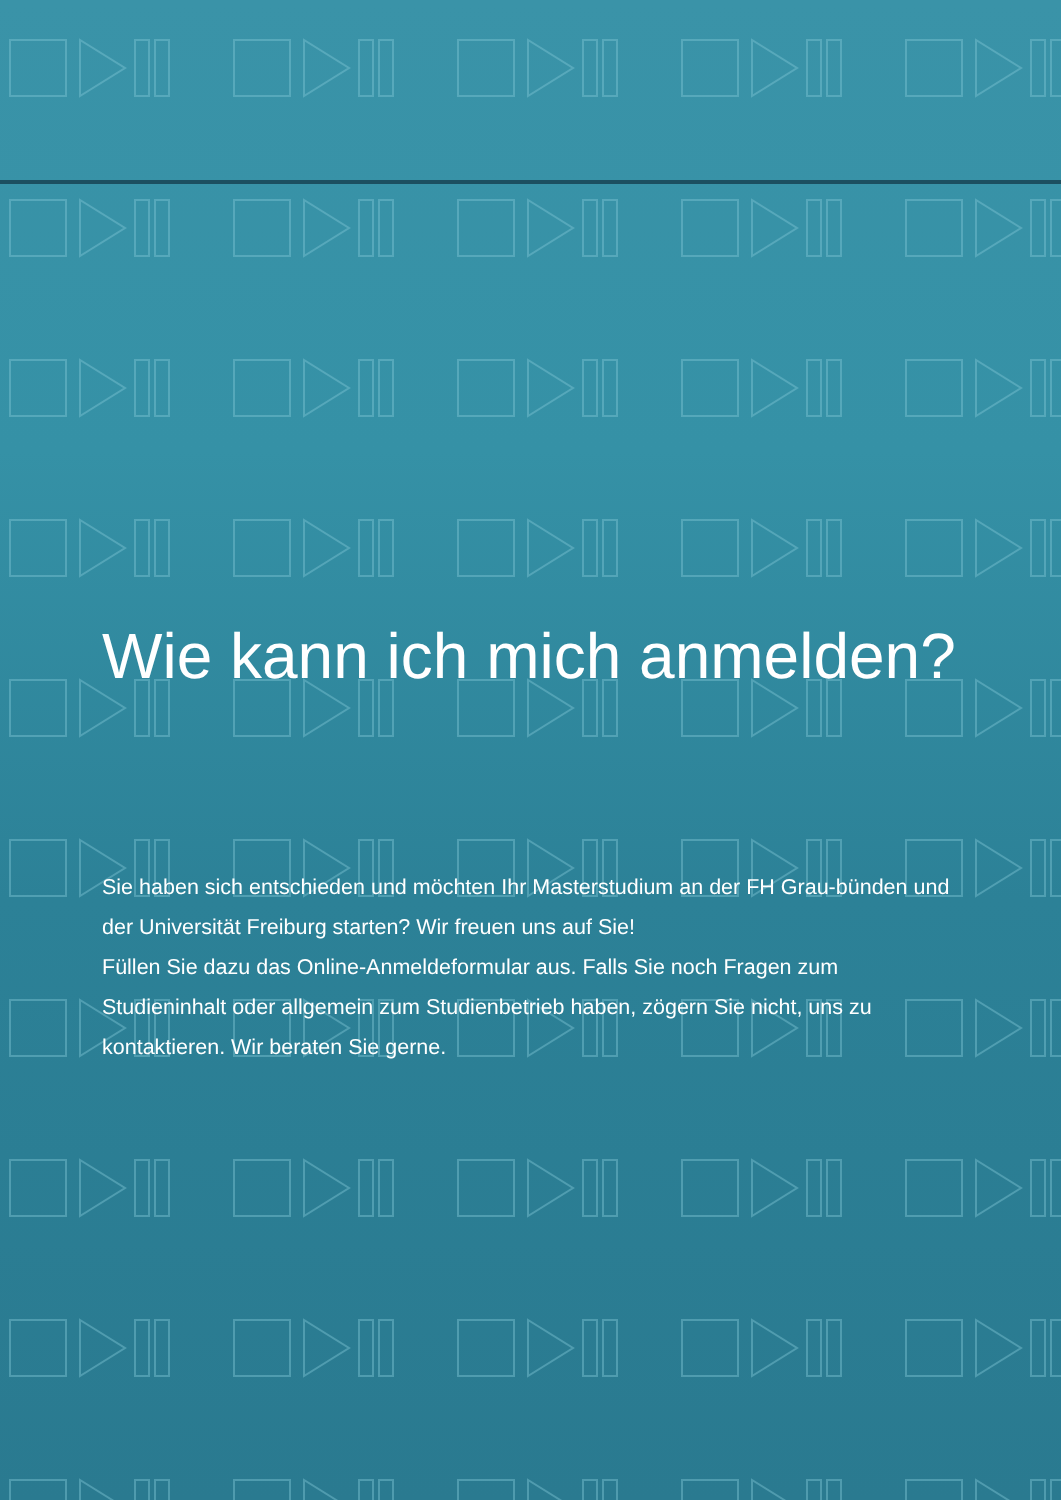Wie kann ich mich anmelden?
Sie haben sich entschieden und möchten Ihr Masterstudium an der FH Grau-bünden und der Universität Freiburg starten? Wir freuen uns auf Sie!
Füllen Sie dazu das Online-Anmeldeformular aus. Falls Sie noch Fragen zum Studieninhalt oder allgemein zum Studienbetrieb haben, zögern Sie nicht, uns zu kontaktieren. Wir beraten Sie gerne.